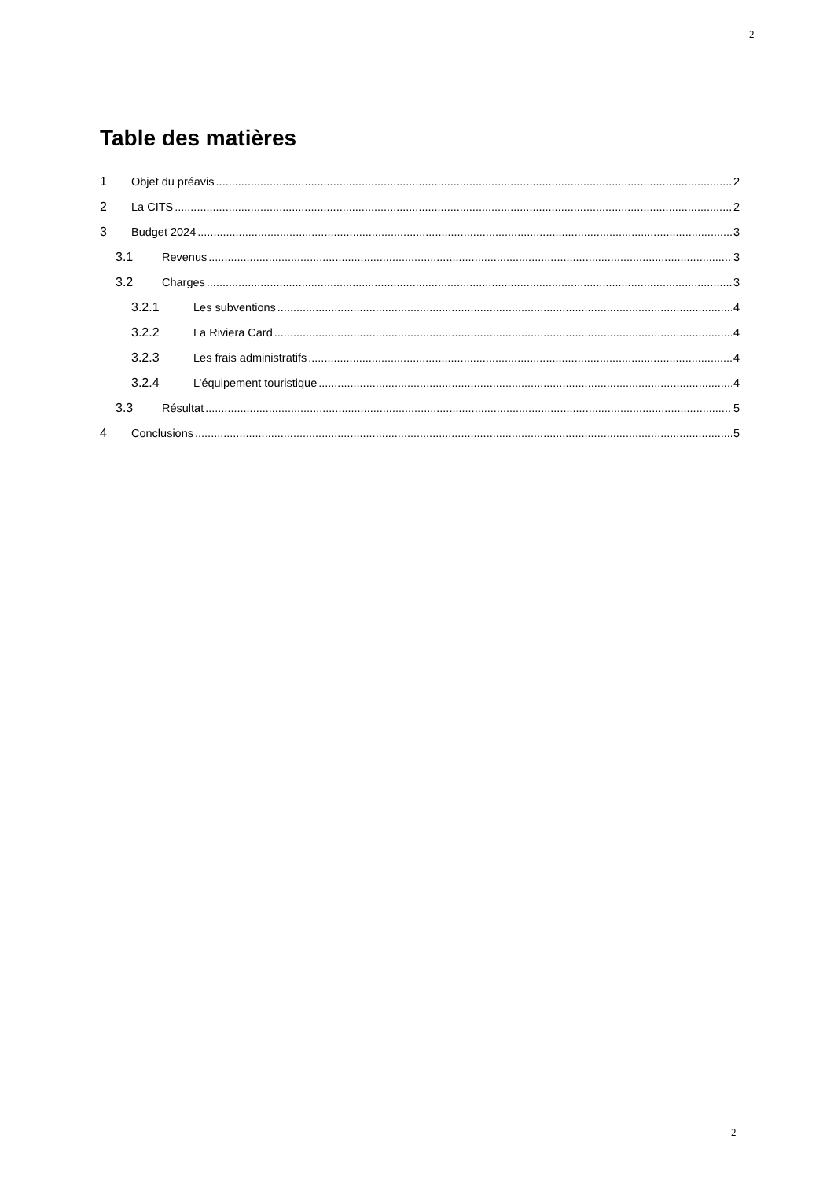2
Table des matières
1 Objet du préavis 2
2 La CITS 2
3 Budget 2024 3
3.1 Revenus 3
3.2 Charges 3
3.2.1 Les subventions 4
3.2.2 La Riviera Card 4
3.2.3 Les frais administratifs 4
3.2.4 L’équipement touristique 4
3.3 Résultat 5
4 Conclusions 5
2